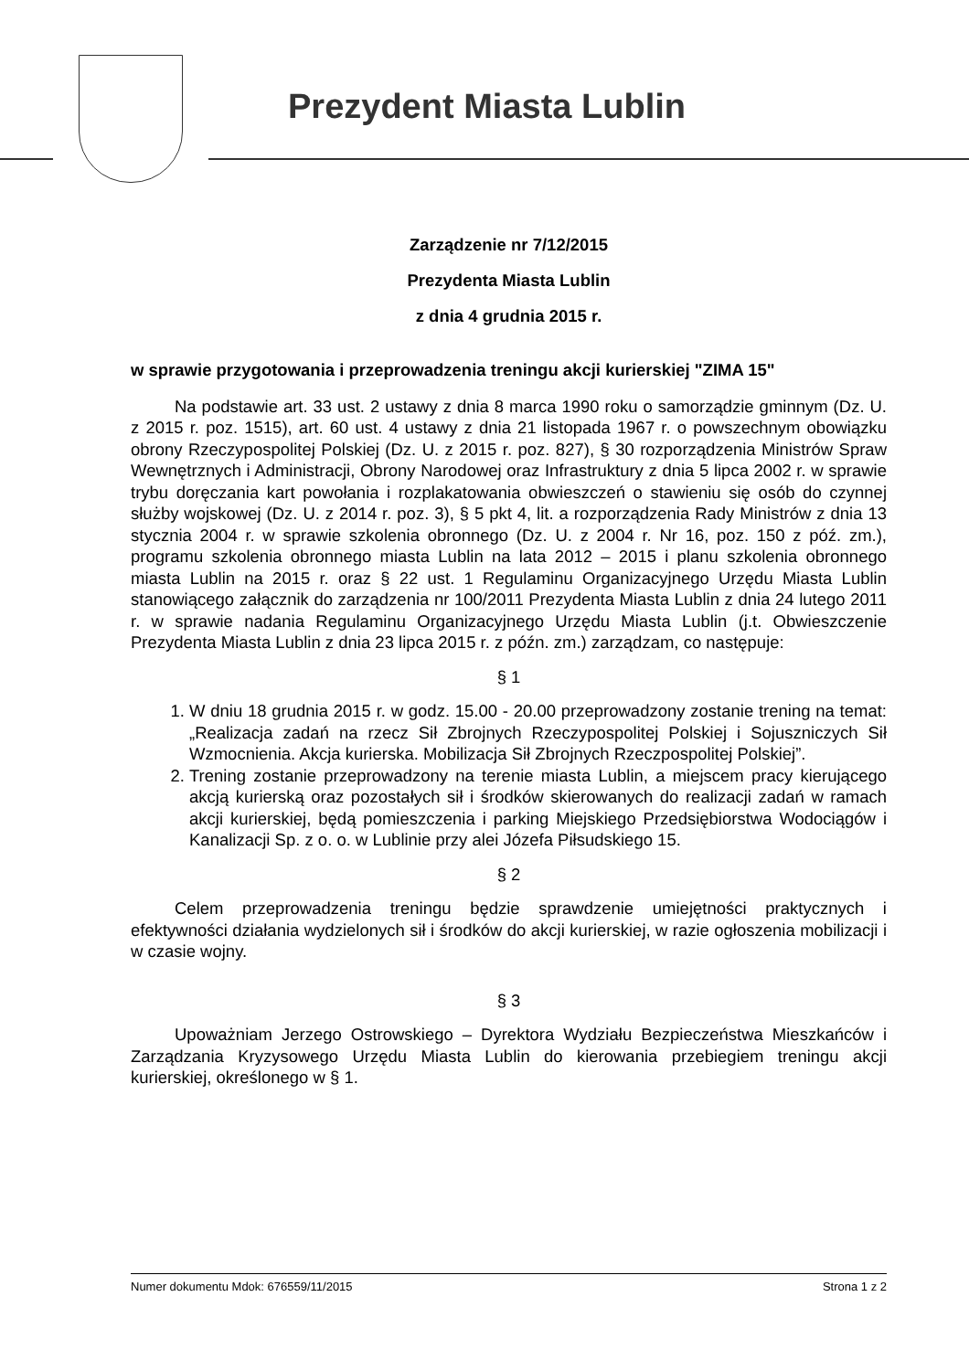Prezydent Miasta Lublin
Zarządzenie nr 7/12/2015
Prezydenta Miasta Lublin
z dnia 4 grudnia 2015 r.
w sprawie przygotowania i przeprowadzenia treningu akcji kurierskiej "ZIMA 15"
Na podstawie art. 33 ust. 2 ustawy z dnia 8 marca 1990 roku o samorządzie gminnym (Dz. U. z 2015 r. poz. 1515), art. 60 ust. 4 ustawy z dnia 21 listopada 1967 r. o powszechnym obowiązku obrony Rzeczypospolitej Polskiej (Dz. U. z 2015 r. poz. 827), § 30 rozporządzenia Ministrów Spraw Wewnętrznych i Administracji, Obrony Narodowej oraz Infrastruktury z dnia 5 lipca 2002 r. w sprawie trybu doręczania kart powołania i rozplakatowania obwieszczeń o stawieniu się osób do czynnej służby wojskowej (Dz. U. z 2014 r. poz. 3), § 5 pkt 4, lit. a rozporządzenia Rady Ministrów z dnia 13 stycznia 2004 r. w sprawie szkolenia obronnego (Dz. U. z 2004 r. Nr 16, poz. 150 z póź. zm.), programu szkolenia obronnego miasta Lublin na lata 2012 – 2015 i planu szkolenia obronnego miasta Lublin na 2015 r. oraz § 22 ust. 1 Regulaminu Organizacyjnego Urzędu Miasta Lublin stanowiącego załącznik do zarządzenia nr 100/2011 Prezydenta Miasta Lublin z dnia 24 lutego 2011 r. w sprawie nadania Regulaminu Organizacyjnego Urzędu Miasta Lublin (j.t. Obwieszczenie Prezydenta Miasta Lublin z dnia 23 lipca 2015 r. z późn. zm.) zarządzam, co następuje:
§ 1
1. W dniu 18 grudnia 2015 r. w godz. 15.00 - 20.00 przeprowadzony zostanie trening na temat: „Realizacja zadań na rzecz Sił Zbrojnych Rzeczypospolitej Polskiej i Sojuszniczych Sił Wzmocnienia. Akcja kurierska. Mobilizacja Sił Zbrojnych Rzeczpospolitej Polskiej”.
2. Trening zostanie przeprowadzony na terenie miasta Lublin, a miejscem pracy kierującego akcją kurierską oraz pozostałych sił i środków skierowanych do realizacji zadań w ramach akcji kurierskiej, będą pomieszczenia i parking Miejskiego Przedsiębiorstwa Wodociągów i Kanalizacji Sp. z o. o. w Lublinie przy alei Józefa Piłsudskiego 15.
§ 2
Celem przeprowadzenia treningu będzie sprawdzenie umiejętności praktycznych i efektywności działania wydzielonych sił i środków do akcji kurierskiej, w razie ogłoszenia mobilizacji i w czasie wojny.
§ 3
Upoważniam Jerzego Ostrowskiego – Dyrektora Wydziału Bezpieczeństwa Mieszkańców i Zarządzania Kryzysowego Urzędu Miasta Lublin do kierowania przebiegiem treningu akcji kurierskiej, określonego w § 1.
Numer dokumentu Mdok: 676559/11/2015 Strona 1 z 2